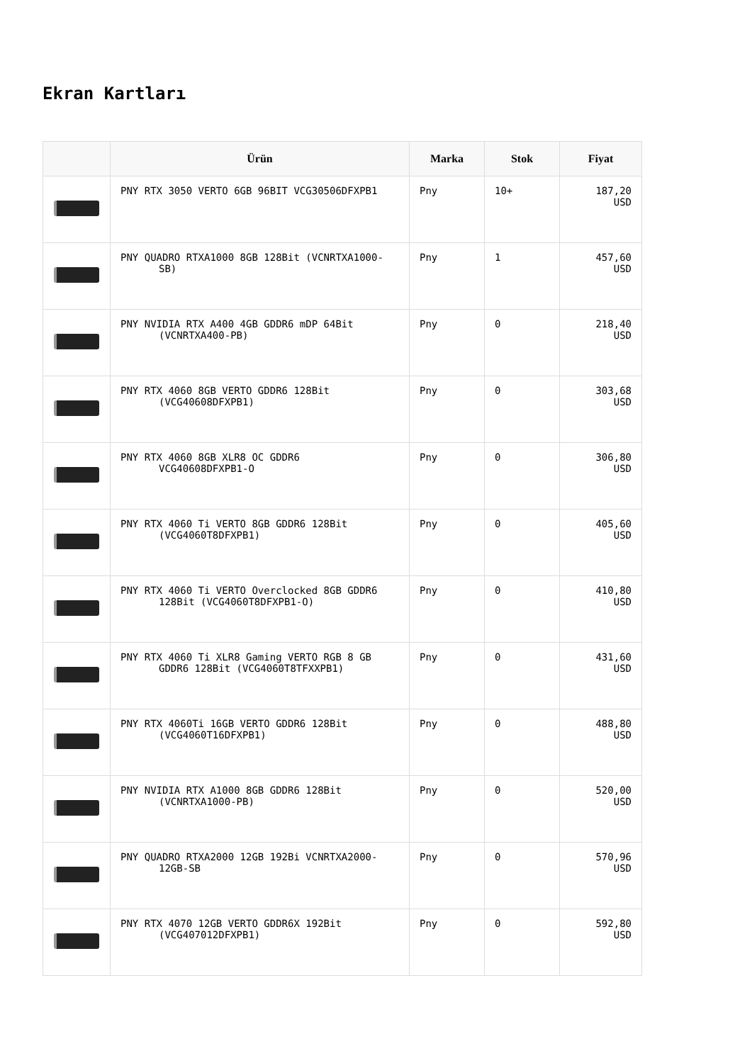Ekran Kartları
| | Ürün | Marka | Stok | Fiyat |
| --- | --- | --- | --- | --- |
| | PNY RTX 3050 VERTO 6GB 96BIT VCG30506DFXPB1 | Pny | 10+ | 187,20 USD |
| | PNY QUADRO RTXA1000 8GB 128Bit (VCNRTXA1000- SB) | Pny | 1 | 457,60 USD |
| | PNY NVIDIA RTX A400 4GB GDDR6 mDP 64Bit (VCNRTXA400-PB) | Pny | 0 | 218,40 USD |
| | PNY RTX 4060 8GB VERTO GDDR6 128Bit (VCG40608DFXPB1) | Pny | 0 | 303,68 USD |
| | PNY RTX 4060 8GB XLR8 OC GDDR6 VCG40608DFXPB1-O | Pny | 0 | 306,80 USD |
| | PNY RTX 4060 Ti VERTO 8GB GDDR6 128Bit (VCG4060T8DFXPB1) | Pny | 0 | 405,60 USD |
| | PNY RTX 4060 Ti VERTO Overclocked 8GB GDDR6 128Bit (VCG4060T8DFXPB1-O) | Pny | 0 | 410,80 USD |
| | PNY RTX 4060 Ti XLR8 Gaming VERTO RGB 8 GB GDDR6 128Bit (VCG4060T8TFXXPB1) | Pny | 0 | 431,60 USD |
| | PNY RTX 4060Ti 16GB VERTO GDDR6 128Bit (VCG4060T16DFXPB1) | Pny | 0 | 488,80 USD |
| | PNY NVIDIA RTX A1000 8GB GDDR6 128Bit (VCNRTXA1000-PB) | Pny | 0 | 520,00 USD |
| | PNY QUADRO RTXA2000 12GB 192Bi VCNRTXA2000- 12GB-SB | Pny | 0 | 570,96 USD |
| | PNY RTX 4070 12GB VERTO GDDR6X 192Bit (VCG407012DFXPB1) | Pny | 0 | 592,80 USD |